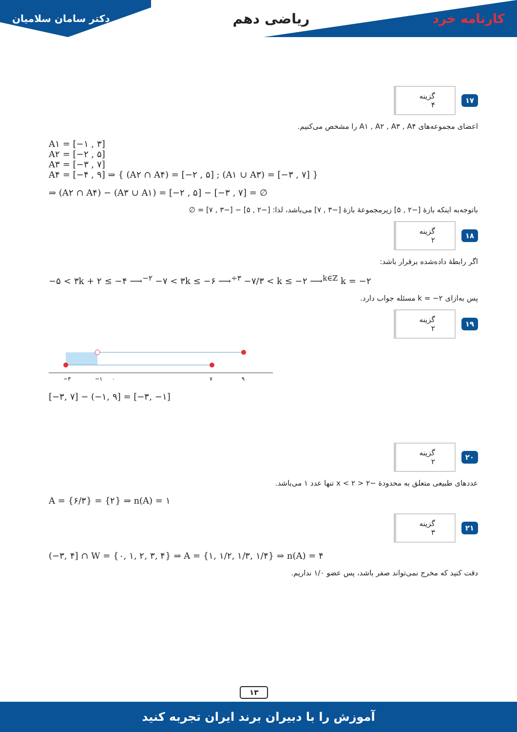دکتر سامان سلامیان
ریاضی دهم کارنامه خرد
۱۷ گزینه ۴
اعضای مجموعه‌های A۱ , A۲ , A۳ , A۴ را مشخص می‌کنیم.
A۱ = [−۱ , ۳]
A۲ = [−۲ , ۵]
A۳ = [−۳ , ۷]
A۴ = [−۴ , ۹] ⇒ { (A۲ ∩ A۴) = [−۲ , ۵] ; (A۱ ∪ A۳) = [−۳ , ۷] }
⇒ (A۲ ∩ A۴) − (A۳ ∪ A۱) = [−۲ , ۵] − [−۳ , ۷] = ∅
باتوجه‌به اینکه بازهٔ [−۲ , ۵] زیرمجموعهٔ بازهٔ [−۳ , ۷] می‌باشد، لذا: [−۲ , ۵] − [−۳ , ۷] = ∅
۱۸ گزینه ۲
اگر رابطهٔ داده‌شده برقرار باشد:
−۵ < ۳k + ۲ ≤ −۴ ⟶<sup>−۲</sup> −۷ < ۳k ≤ −۶ ⟶<sup>÷۳</sup> −۷/۳ < k ≤ −۲ ⟶<sup>k∈ℤ</sup> k = −۲
پس به‌ازای k = −۲ مسئله جواب دارد.
۱۹ گزینه ۲
−۳
−۱
۰
۷
۹
[−۳, ۷] − (−۱, ۹] = [−۳, −۱]
۲۰ گزینه ۲
عددهای طبیعی متعلق به محدودهٔ −۲ < x < ۲ تنها عدد ۱ می‌باشد.
A = {۶/۳} = {۲} ⇒ n(A) = ۱
۲۱ گزینه ۳
(−۳, ۴] ∩ W = {۰, ۱, ۲, ۳, ۴} ⇒ A = {۱, ۱/۲, ۱/۳, ۱/۴} ⇒ n(A) = ۴
دقت کنید که مخرج نمی‌تواند صفر باشد، پس عضو ۱/۰ نداریم.
۱۳
آموزش را با دبیران برند ایران تجربه کنید